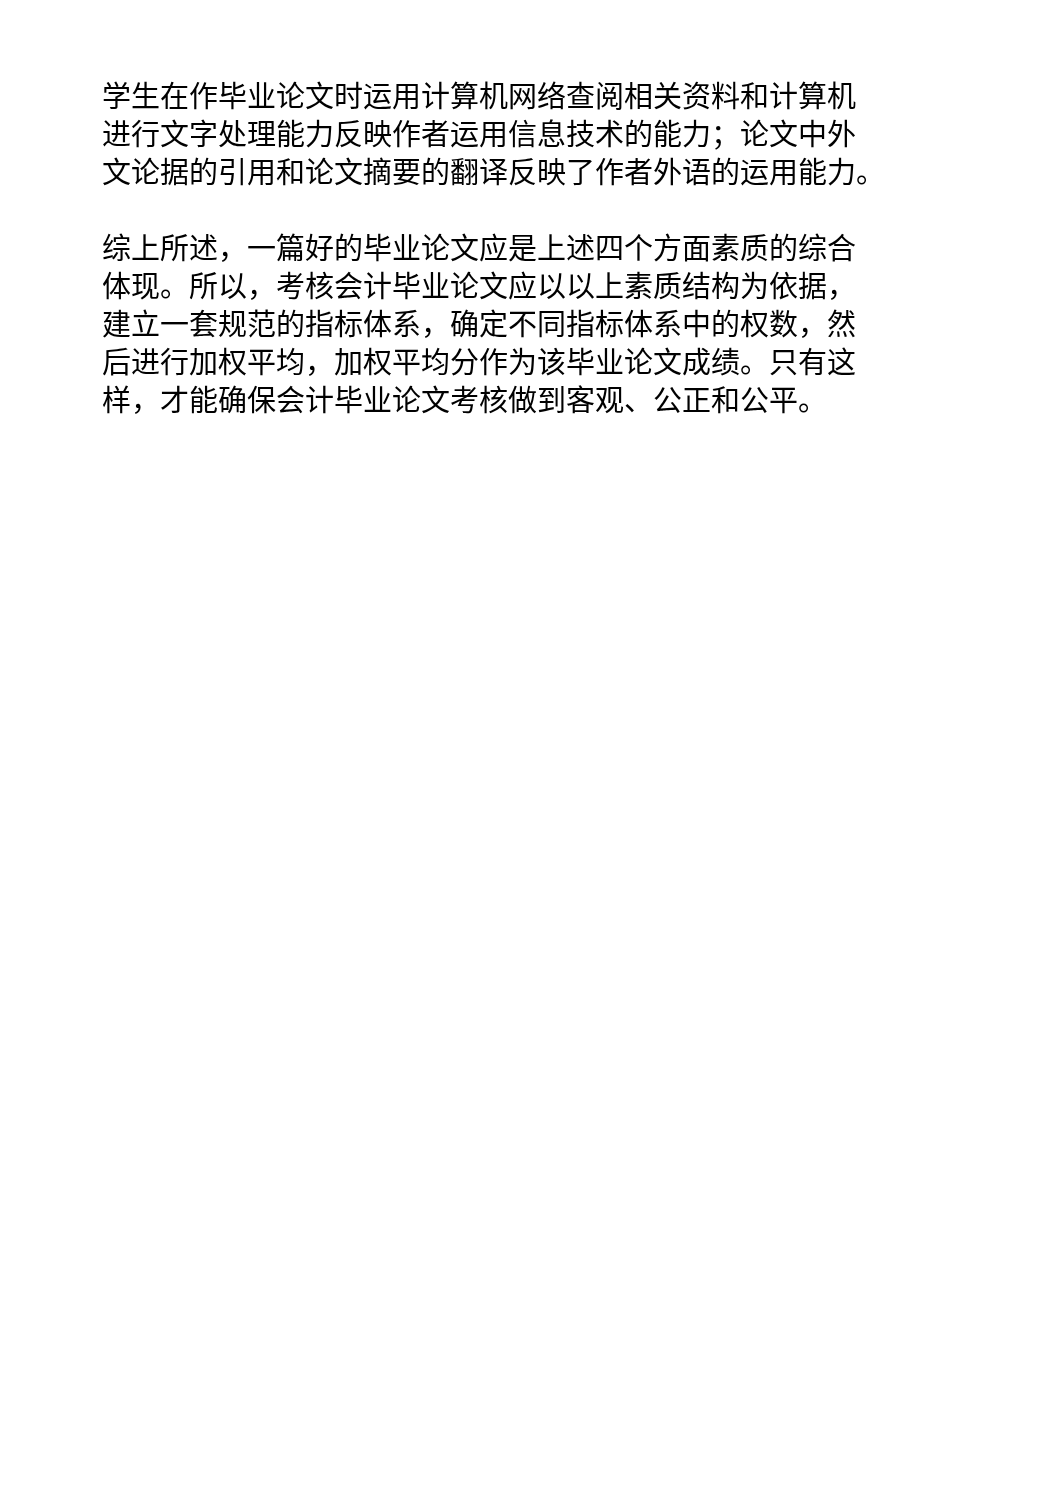学生在作毕业论文时运用计算机网络查阅相关资料和计算机
进行文字处理能力反映作者运用信息技术的能力；论文中外
文论据的引用和论文摘要的翻译反映了作者外语的运用能力。
综上所述，一篇好的毕业论文应是上述四个方面素质的综合
体现。所以，考核会计毕业论文应以以上素质结构为依据，
建立一套规范的指标体系，确定不同指标体系中的权数，然
后进行加权平均，加权平均分作为该毕业论文成绩。只有这
样，才能确保会计毕业论文考核做到客观、公正和公平。